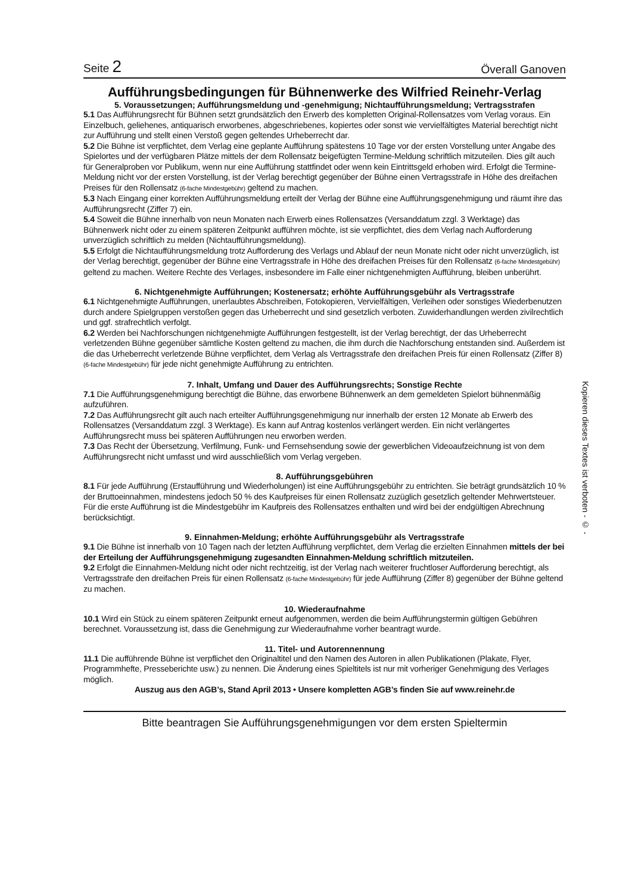Seite 2 Överall Ganoven
Aufführungsbedingungen für Bühnenwerke des Wilfried Reinehr-Verlag
5. Voraussetzungen; Aufführungsmeldung und -genehmigung; Nichtaufführungsmeldung; Vertragsstrafen
5.1 Das Aufführungsrecht für Bühnen setzt grundsätzlich den Erwerb des kompletten Original-Rollensatzes vom Verlag voraus. Ein Einzelbuch, geliehenes, antiquarisch erworbenes, abgeschriebenes, kopiertes oder sonst wie vervielfältigtes Material berechtigt nicht zur Aufführung und stellt einen Verstoß gegen geltendes Urheberrecht dar.
5.2 Die Bühne ist verpflichtet, dem Verlag eine geplante Aufführung spätestens 10 Tage vor der ersten Vorstellung unter Angabe des Spielortes und der verfügbaren Plätze mittels der dem Rollensatz beigefügten Termine-Meldung schriftlich mitzuteilen. Dies gilt auch für Generalproben vor Publikum, wenn nur eine Aufführung stattfindet oder wenn kein Eintrittsgeld erhoben wird. Erfolgt die Termine-Meldung nicht vor der ersten Vorstellung, ist der Verlag berechtigt gegenüber der Bühne einen Vertragsstrafe in Höhe des dreifachen Preises für den Rollensatz (6-fache Mindestgebühr) geltend zu machen.
5.3 Nach Eingang einer korrekten Aufführungsmeldung erteilt der Verlag der Bühne eine Aufführungsgenehmigung und räumt ihre das Aufführungsrecht (Ziffer 7) ein.
5.4 Soweit die Bühne innerhalb von neun Monaten nach Erwerb eines Rollensatzes (Versanddatum zzgl. 3 Werktage) das Bühnenwerk nicht oder zu einem späteren Zeitpunkt aufführen möchte, ist sie verpflichtet, dies dem Verlag nach Aufforderung unverzüglich schriftlich zu melden (Nichtaufführungsmeldung).
5.5 Erfolgt die Nichtaufführungsmeldung trotz Aufforderung des Verlags und Ablauf der neun Monate nicht oder nicht unverzüglich, ist der Verlag berechtigt, gegenüber der Bühne eine Vertragsstrafe in Höhe des dreifachen Preises für den Rollensatz (6-fache Mindestgebühr) geltend zu machen. Weitere Rechte des Verlages, insbesondere im Falle einer nichtgenehmigten Aufführung, bleiben unberührt.
6. Nichtgenehmigte Aufführungen; Kostenersatz; erhöhte Aufführungsgebühr als Vertragsstrafe
6.1 Nichtgenehmigte Aufführungen, unerlaubtes Abschreiben, Fotokopieren, Vervielfältigen, Verleihen oder sonstiges Wiederbenutzen durch andere Spielgruppen verstoßen gegen das Urheberrecht und sind gesetzlich verboten. Zuwiderhandlungen werden zivilrechtlich und ggf. strafrechtlich verfolgt.
6.2 Werden bei Nachforschungen nichtgenehmigte Aufführungen festgestellt, ist der Verlag berechtigt, der das Urheberrecht verletzenden Bühne gegenüber sämtliche Kosten geltend zu machen, die ihm durch die Nachforschung entstanden sind. Außerdem ist die das Urheberrecht verletzende Bühne verpflichtet, dem Verlag als Vertragsstrafe den dreifachen Preis für einen Rollensatz (Ziffer 8) (6-fache Mindestgebühr) für jede nicht genehmigte Aufführung zu entrichten.
7. Inhalt, Umfang und Dauer des Aufführungsrechts; Sonstige Rechte
7.1 Die Aufführungsgenehmigung berechtigt die Bühne, das erworbene Bühnenwerk an dem gemeldeten Spielort bühnenmäßig aufzuführen.
7.2 Das Aufführungsrecht gilt auch nach erteilter Aufführungsgenehmigung nur innerhalb der ersten 12 Monate ab Erwerb des Rollensatzes (Versanddatum zzgl. 3 Werktage). Es kann auf Antrag kostenlos verlängert werden. Ein nicht verlängertes Aufführungsrecht muss bei späteren Aufführungen neu erworben werden.
7.3 Das Recht der Übersetzung, Verfilmung, Funk- und Fernsehsendung sowie der gewerblichen Videoaufzeichnung ist von dem Aufführungsrecht nicht umfasst und wird ausschließlich vom Verlag vergeben.
8. Aufführungsgebühren
8.1 Für jede Aufführung (Erstaufführung und Wiederholungen) ist eine Aufführungsgebühr zu entrichten. Sie beträgt grundsätzlich 10 % der Bruttoeinnahmen, mindestens jedoch 50 % des Kaufpreises für einen Rollensatz zuzüglich gesetzlich geltender Mehrwertsteuer. Für die erste Aufführung ist die Mindestgebühr im Kaufpreis des Rollensatzes enthalten und wird bei der endgültigen Abrechnung berücksichtigt.
9. Einnahmen-Meldung; erhöhte Aufführungsgebühr als Vertragsstrafe
9.1 Die Bühne ist innerhalb von 10 Tagen nach der letzten Aufführung verpflichtet, dem Verlag die erzielten Einnahmen mittels der bei der Erteilung der Aufführungsgenehmigung zugesandten Einnahmen-Meldung schriftlich mitzuteilen.
9.2 Erfolgt die Einnahmen-Meldung nicht oder nicht rechtzeitig, ist der Verlag nach weiterer fruchtloser Aufforderung berechtigt, als Vertragsstrafe den dreifachen Preis für einen Rollensatz (6-fache Mindestgebühr) für jede Aufführung (Ziffer 8) gegenüber der Bühne geltend zu machen.
10. Wiederaufnahme
10.1 Wird ein Stück zu einem späteren Zeitpunkt erneut aufgenommen, werden die beim Aufführungstermin gültigen Gebühren berechnet. Voraussetzung ist, dass die Genehmigung zur Wiederaufnahme vorher beantragt wurde.
11. Titel- und Autorennennung
11.1 Die aufführende Bühne ist verpflichet den Originaltitel und den Namen des Autoren in allen Publikationen (Plakate, Flyer, Programmhefte, Presseberichte usw.) zu nennen. Die Änderung eines Spieltitels ist nur mit vorheriger Genehmigung des Verlages möglich.
Auszug aus den AGB’s, Stand April 2013 • Unsere kompletten AGB’s finden Sie auf www.reinehr.de
Bitte beantragen Sie Aufführungsgenehmigungen vor dem ersten Spieltermin
Kopieren dieses Textes ist verboten - © -